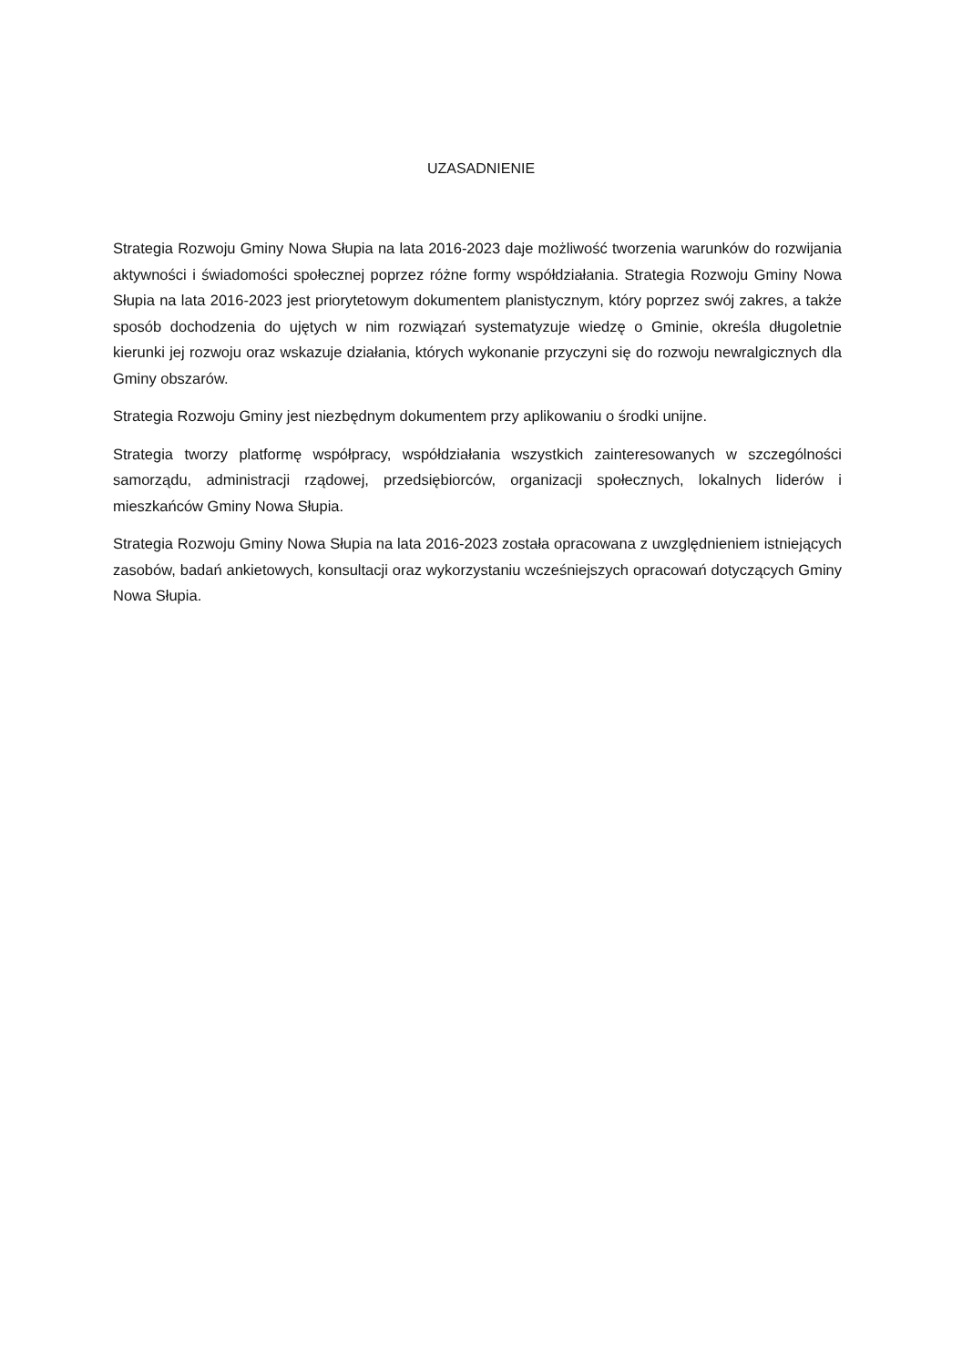UZASADNIENIE
Strategia Rozwoju Gminy Nowa Słupia na lata 2016-2023 daje możliwość tworzenia warunków do rozwijania aktywności i świadomości społecznej poprzez różne formy współdziałania. Strategia Rozwoju Gminy Nowa Słupia na lata 2016-2023 jest priorytetowym dokumentem planistycznym, który poprzez swój zakres, a także sposób dochodzenia do ujętych w nim rozwiązań systematyzuje wiedzę o Gminie, określa długoletnie kierunki jej rozwoju oraz wskazuje działania, których wykonanie przyczyni się do rozwoju newralgicznych dla Gminy obszarów.
Strategia Rozwoju Gminy jest niezbędnym dokumentem przy aplikowaniu o środki unijne.
Strategia tworzy platformę współpracy, współdziałania wszystkich zainteresowanych w szczególności samorządu, administracji rządowej, przedsiębiorców, organizacji społecznych, lokalnych liderów i mieszkańców Gminy Nowa Słupia.
Strategia Rozwoju Gminy Nowa Słupia na lata 2016-2023 została opracowana z uwzględnieniem istniejących zasobów, badań ankietowych, konsultacji oraz wykorzystaniu wcześniejszych opracowań dotyczących Gminy Nowa Słupia.